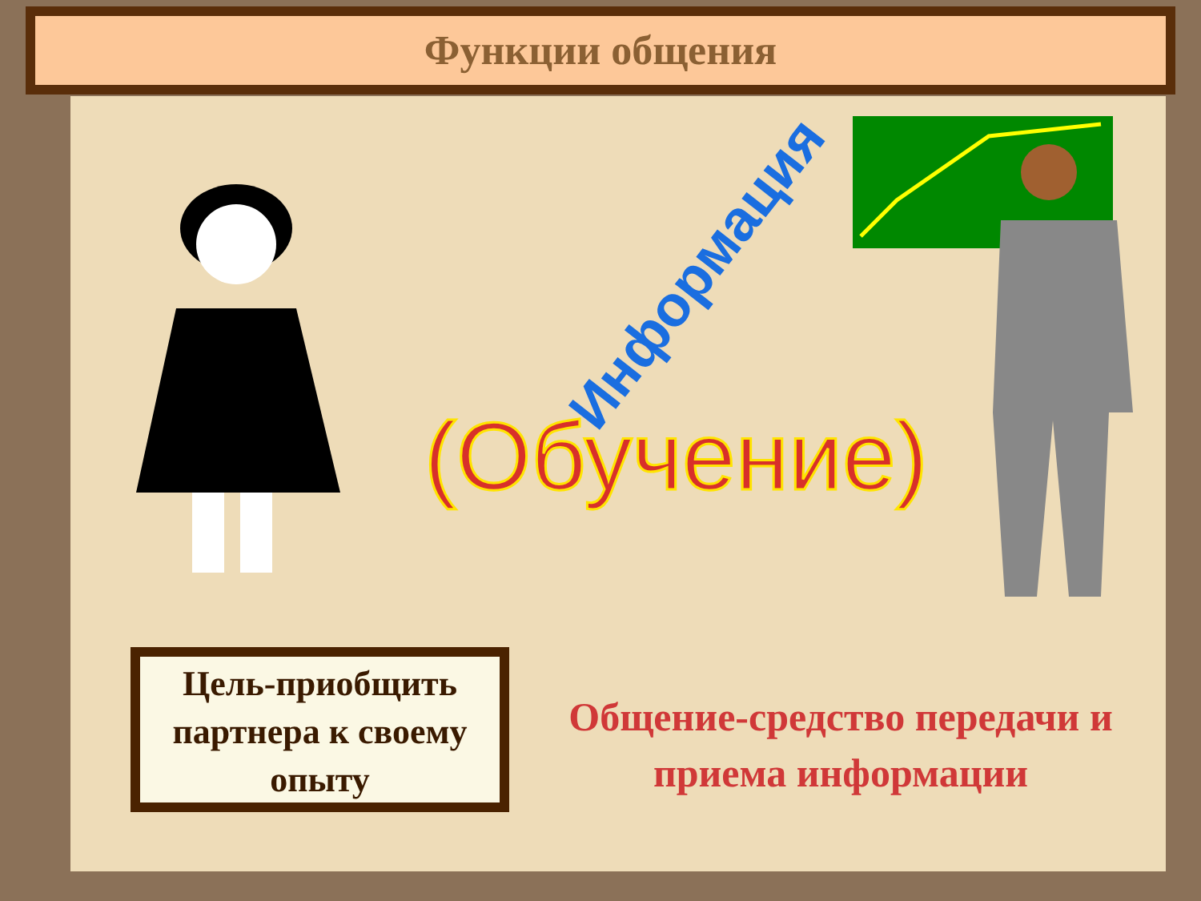Функции общения
Информация
(Обучение)
Цель-приобщить партнера к своему опыту
Общение-средство передачи и приема информации